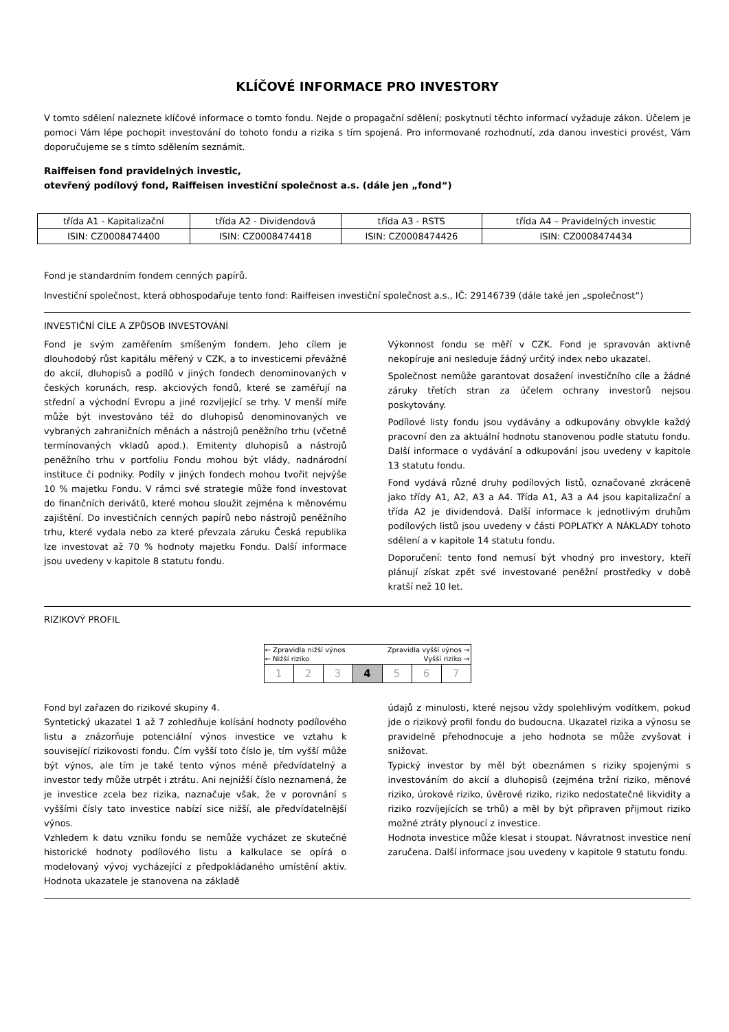KLÍČOVÉ INFORMACE PRO INVESTORY
V tomto sdělení naleznete klíčové informace o tomto fondu. Nejde o propagační sdělení; poskytnutí těchto informací vyžaduje zákon. Účelem je pomoci Vám lépe pochopit investování do tohoto fondu a rizika s tím spojená. Pro informované rozhodnutí, zda danou investici provést, Vám doporučujeme se s tímto sdělením seznámit.
Raiffeisen fond pravidelných investic,
otevřený podílový fond, Raiffeisen investiční společnost a.s. (dále jen „fond“)
| třída A1 - Kapitalizační | třída A2 - Dividendová | třída A3 - RSTS | třída A4 – Pravidelných investic |
| ISIN: CZ0008474400 | ISIN: CZ0008474418 | ISIN: CZ0008474426 | ISIN: CZ0008474434 |
Fond je standardním fondem cenných papírů.
Investiční společnost, která obhospodařuje tento fond: Raiffeisen investiční společnost a.s., IČ: 29146739 (dále také jen „společnost“)
INVESTIČNÍ CÍLE A ZPŮSOB INVESTOVÁNÍ
Fond je svým zaměřením smíšeným fondem. Jeho cílem je dlouhodobý růst kapitálu měřený v CZK, a to investicemi převážně do akcií, dluhopisů a podílů v jiných fondech denominovaných v českých korunách, resp. akciových fondů, které se zaměřují na střední a východní Evropu a jiné rozvíjející se trhy. V menší míře může být investováno též do dluhopisů denominovaných ve vybraných zahraničních měnách a nástrojů peněžního trhu (včetně termínovaných vkladů apod.). Emitenty dluhopisů a nástrojů peněžního trhu v portfoliu Fondu mohou být vlády, nadnárodní instituce či podniky. Podíly v jiných fondech mohou tvořit nejvýše 10 % majetku Fondu. V rámci své strategie může fond investovat do finančních derivátů, které mohou sloužit zejména k měnovému zajištění. Do investičních cenných papírů nebo nástrojů peněžního trhu, které vydala nebo za které převzala záruku Česká republika lze investovat až 70 % hodnoty majetku Fondu. Další informace jsou uvedeny v kapitole 8 statutu fondu.
Výkonnost fondu se měří v CZK. Fond je spravován aktivně nekopíruje ani nesleduje žádný určitý index nebo ukazatel.
Společnost nemůže garantovat dosažení investičního cíle a žádné záruky třetích stran za účelem ochrany investorů nejsou poskytovány.
Podílové listy fondu jsou vydávány a odkupovány obvykle každý pracovní den za aktuální hodnotu stanovenou podle statutu fondu. Další informace o vydávání a odkupování jsou uvedeny v kapitole 13 statutu fondu.
Fond vydává různé druhy podílových listů, označované zkráceně jako třídy A1, A2, A3 a A4. Třída A1, A3 a A4 jsou kapitalizační a třída A2 je dividendová. Další informace k jednotlivým druhům podílových listů jsou uvedeny v části POPLATKY A NÁKLADY tohoto sdělení a v kapitole 14 statutu fondu.
Doporučení: tento fond nemusí být vhodný pro investory, kteří plánují získat zpět své investované peněžní prostředky v době kratší než 10 let.
RIZIKOVÝ PROFIL
| ← Zpravidla nižší výnos Zpravidla vyšší výnos → ← Nižší riziko Vyšší riziko → | | | | | | |
| 1 | 2 | 3 | 4 | 5 | 6 | 7 |
Fond byl zařazen do rizikové skupiny 4.
Syntetický ukazatel 1 až 7 zohledňuje kolísání hodnoty podílového listu a znázorňuje potenciální výnos investice ve vztahu k související rizikovosti fondu. Čím vyšší toto číslo je, tím vyšší může být výnos, ale tím je také tento výnos méně předvídatelný a investor tedy může utrpět i ztrátu. Ani nejnižší číslo neznamená, že je investice zcela bez rizika, naznačuje však, že v porovnání s vyššími čísly tato investice nabízí sice nižší, ale předvídatelnější výnos.
Vzhledem k datu vzniku fondu se nemůže vycházet ze skutečné historické hodnoty podílového listu a kalkulace se opírá o modelovaný vývoj vycházející z předpokládaného umístění aktiv. Hodnota ukazatele je stanovena na základě
údajů z minulosti, které nejsou vždy spolehlivým vodítkem, pokud jde o rizikový profil fondu do budoucna. Ukazatel rizika a výnosu se pravidelně přehodnocuje a jeho hodnota se může zvyšovat i snižovat.
Typický investor by měl být obeznámen s riziky spojenými s investováním do akcií a dluhopisů (zejména tržní riziko, měnové riziko, úrokové riziko, úvěrové riziko, riziko nedostatečné likvidity a riziko rozvíjejících se trhů) a měl by být připraven přijmout riziko možné ztráty plynoucí z investice.
Hodnota investice může klesat i stoupat. Návratnost investice není zaručena. Další informace jsou uvedeny v kapitole 9 statutu fondu.